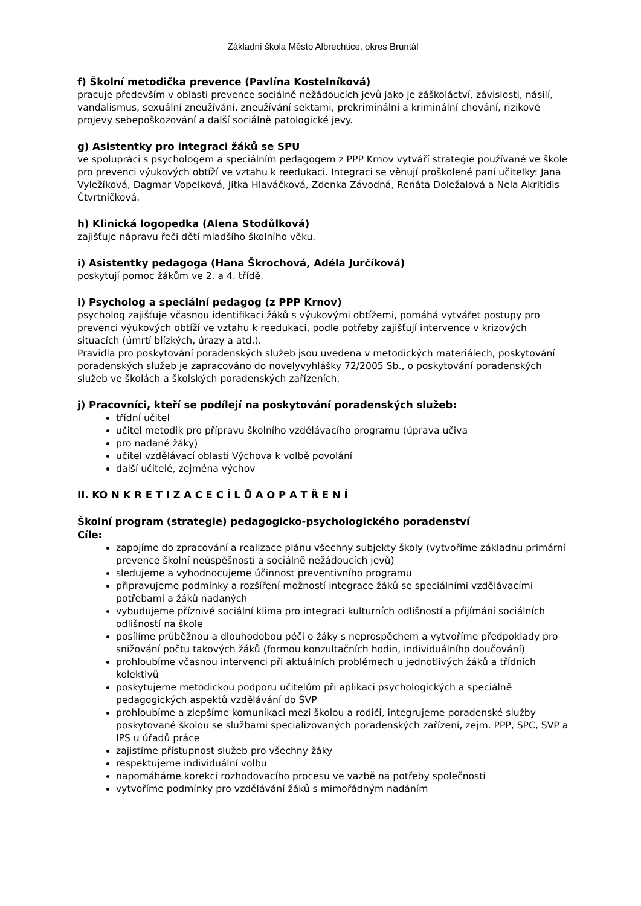Základní škola Město Albrechtice, okres Bruntál
f) Školní metodička prevence (Pavlína Kostelníková)
pracuje především v oblasti prevence sociálně nežádoucích jevů jako je záškoláctví, závislosti, násilí, vandalismus, sexuální zneužívání, zneužívání sektami, prekriminální a kriminální chování, rizikové projevy sebepoškozování a další sociálně patologické jevy.
g) Asistentky pro integraci žáků se SPU
ve spolupráci s psychologem a speciálním pedagogem z PPP Krnov vytváří strategie používané ve škole pro prevenci výukových obtíží ve vztahu k reedukaci. Integraci se věnují proškolené paní učitelky: Jana Vyležíková, Dagmar Vopelková, Jitka Hlaváčková, Zdenka Závodná, Renáta Doležalová a Nela Akritidis Čtvrtníčková.
h) Klinická logopedka (Alena Stodůlková)
zajišťuje nápravu řeči dětí mladšího školního věku.
i) Asistentky pedagoga (Hana Škrochová, Adéla Jurčíková)
poskytují pomoc žákům ve 2. a 4. třídě.
i) Psycholog a speciální pedagog (z PPP Krnov)
psycholog zajišťuje včasnou identifikaci žáků s výukovými obtížemi, pomáhá vytvářet postupy pro prevenci výukových obtíží ve vztahu k reedukaci, podle potřeby zajišťují intervence v krizových situacích (úmrtí blízkých, úrazy a atd.).
Pravidla pro poskytování poradenských služeb jsou uvedena v metodických materiálech, poskytování poradenských služeb je zapracováno do novelyvyhlášky 72/2005 Sb., o poskytování poradenských služeb ve školách a školských poradenských zařízeních.
j) Pracovníci, kteří se podílejí na poskytování poradenských služeb:
třídní učitel
učitel metodik pro přípravu školního vzdělávacího programu (úprava učiva
pro nadané žáky)
učitel vzdělávací oblasti Výchova k volbě povolání
další učitelé, zejména výchov
II. KO N K R E T I Z A C E C Í L Ů A O P A T Ř E N Í
Školní program (strategie) pedagogicko-psychologického poradenství
Cíle:
zapojíme do zpracování a realizace plánu všechny subjekty školy (vytvoříme základnu primární prevence školní neúspěšnosti a sociálně nežádoucích jevů)
sledujeme a vyhodnocujeme účinnost preventivního programu
připravujeme podmínky a rozšíření možností integrace žáků se speciálními vzdělávacími potřebami a žáků nadaných
vybudujeme příznivé sociální klima pro integraci kulturních odlišností a přijímání sociálních odlišností na škole
posílíme průběžnou a dlouhodobou péči o žáky s neprospěchem a vytvoříme předpoklady pro snižování počtu takových žáků (formou konzultačních hodin, individuálního doučování)
prohloubíme včasnou intervenci při aktuálních problémech u jednotlivých žáků a třídních kolektivů
poskytujeme metodickou podporu učitelům při aplikaci psychologických a speciálně pedagogických aspektů vzdělávání do ŠVP
prohloubíme a zlepšíme komunikaci mezi školou a rodiči, integrujeme poradenské služby poskytované školou se službami specializovaných poradenských zařízení, zejm. PPP, SPC, SVP a IPS u úřadů práce
zajistíme přístupnost služeb pro všechny žáky
respektujeme individuální volbu
napomáháme korekci rozhodovacího procesu ve vazbě na potřeby společnosti
vytvoříme podmínky pro vzdělávání žáků s mimořádným nadáním